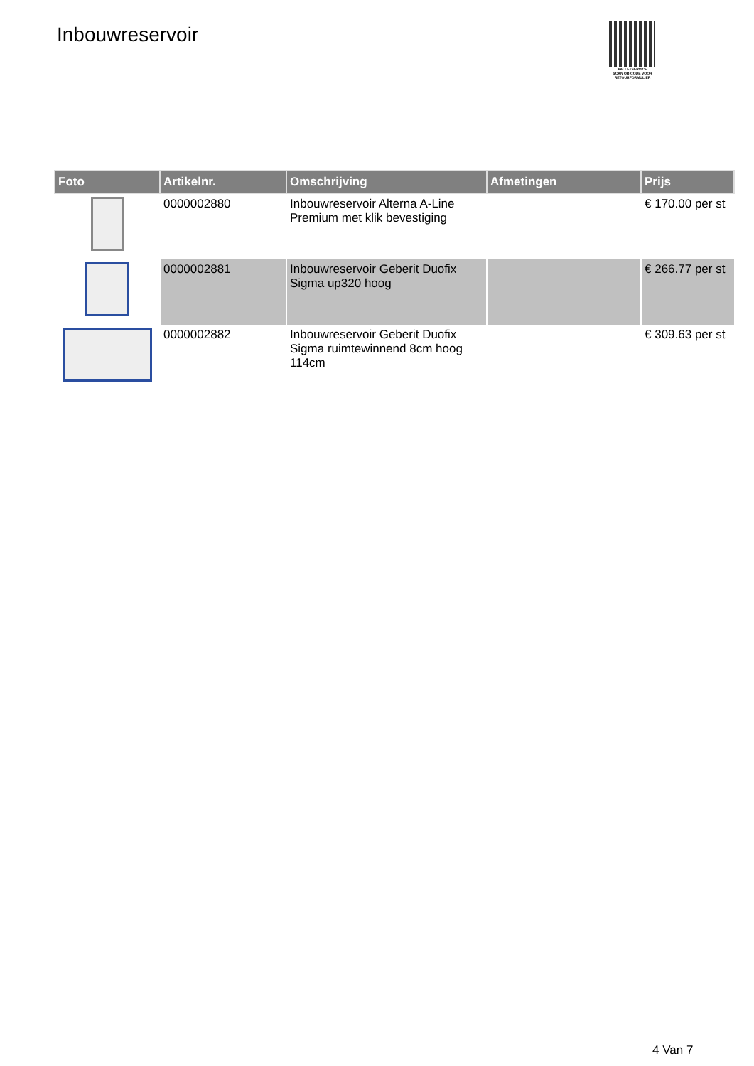Inbouwreservoir
PALLETSERVICE
SCAN QR-CODE VOOR RETOURFORMULIER
| Foto | Artikelnr. | Omschrijving | Afmetingen | Prijs |
| --- | --- | --- | --- | --- |
| | 0000002880 | Inbouwreservoir Alterna A-Line Premium met klik bevestiging | | € 170.00 per st |
| | 0000002881 | Inbouwreservoir Geberit Duofix Sigma up320 hoog | | € 266.77 per st |
| | 0000002882 | Inbouwreservoir Geberit Duofix Sigma ruimtewinnend 8cm hoog 114cm | | € 309.63 per st |
4 Van 7